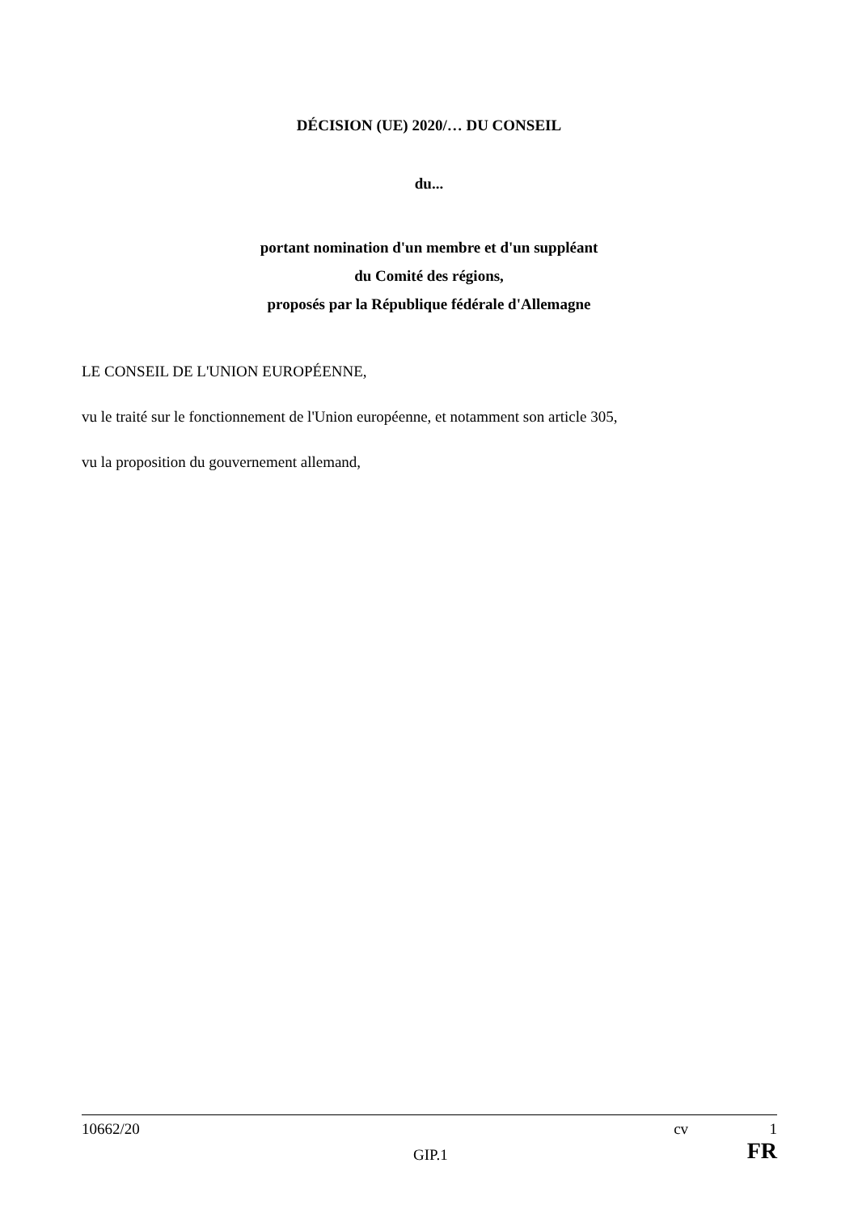DÉCISION (UE) 2020/… DU CONSEIL
du...
portant nomination d'un membre et d'un suppléant
du Comité des régions,
proposés par la République fédérale d'Allemagne
LE CONSEIL DE L'UNION EUROPÉENNE,
vu le traité sur le fonctionnement de l'Union européenne, et notamment son article 305,
vu la proposition du gouvernement allemand,
10662/20 cv 1
GIP.1 FR